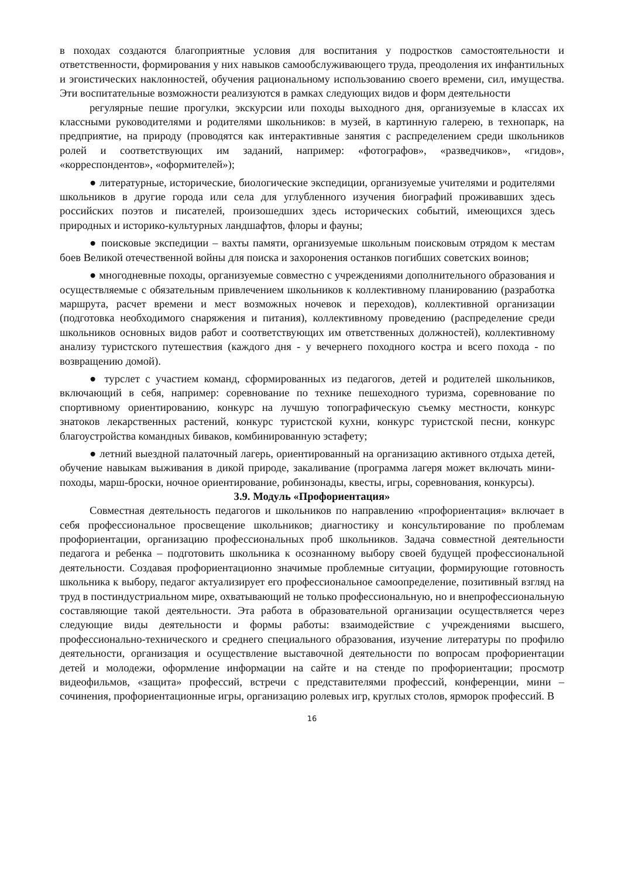в походах создаются благоприятные условия для воспитания у подростков самостоятельности и ответственности, формирования у них навыков самообслуживающего труда, преодоления их инфантильных и эгоистических наклонностей, обучения рациональному использованию своего времени, сил, имущества. Эти воспитательные возможности реализуются в рамках следующих видов и форм деятельности
регулярные пешие прогулки, экскурсии или походы выходного дня, организуемые в классах их классными руководителями и родителями школьников: в музей, в картинную галерею, в технопарк, на предприятие, на природу (проводятся как интерактивные занятия с распределением среди школьников ролей и соответствующих им заданий, например: «фотографов», «разведчиков», «гидов», «корреспондентов», «оформителей»);
● литературные, исторические, биологические экспедиции, организуемые учителями и родителями школьников в другие города или села для углубленного изучения биографий проживавших здесь российских поэтов и писателей, произошедших здесь исторических событий, имеющихся здесь природных и историко-культурных ландшафтов, флоры и фауны;
● поисковые экспедиции – вахты памяти, организуемые школьным поисковым отрядом к местам боев Великой отечественной войны для поиска и захоронения останков погибших советских воинов;
● многодневные походы, организуемые совместно с учреждениями дополнительного образования и осуществляемые с обязательным привлечением школьников к коллективному планированию (разработка маршрута, расчет времени и мест возможных ночевок и переходов), коллективной организации (подготовка необходимого снаряжения и питания), коллективному проведению (распределение среди школьников основных видов работ и соответствующих им ответственных должностей), коллективному анализу туристского путешествия (каждого дня - у вечернего походного костра и всего похода - по возвращению домой).
● турслет с участием команд, сформированных из педагогов, детей и родителей школьников, включающий в себя, например: соревнование по технике пешеходного туризма, соревнование по спортивному ориентированию, конкурс на лучшую топографическую съемку местности, конкурс знатоков лекарственных растений, конкурс туристской кухни, конкурс туристской песни, конкурс благоустройства командных биваков, комбинированную эстафету;
● летний выездной палаточный лагерь, ориентированный на организацию активного отдыха детей, обучение навыкам выживания в дикой природе, закаливание (программа лагеря может включать мини-походы, марш-броски, ночное ориентирование, робинзонады, квесты, игры, соревнования, конкурсы).
3.9. Модуль «Профориентация»
Совместная деятельность педагогов и школьников по направлению «профориентация» включает в себя профессиональное просвещение школьников; диагностику и консультирование по проблемам профориентации, организацию профессиональных проб школьников. Задача совместной деятельности педагога и ребенка – подготовить школьника к осознанному выбору своей будущей профессиональной деятельности. Создавая профориентационно значимые проблемные ситуации, формирующие готовность школьника к выбору, педагог актуализирует его профессиональное самоопределение, позитивный взгляд на труд в постиндустриальном мире, охватывающий не только профессиональную, но и внепрофессиональную составляющие такой деятельности. Эта работа в образовательной организации осуществляется через следующие виды деятельности и формы работы: взаимодействие с учреждениями высшего, профессионально-технического и среднего специального образования, изучение литературы по профилю деятельности, организация и осуществление выставочной деятельности по вопросам профориентации детей и молодежи, оформление информации на сайте и на стенде по профориентации; просмотр видеофильмов, «защита» профессий, встречи с представителями профессий, конференции, мини – сочинения, профориентационные игры, организацию ролевых игр, круглых столов, ярморок профессий. В
16